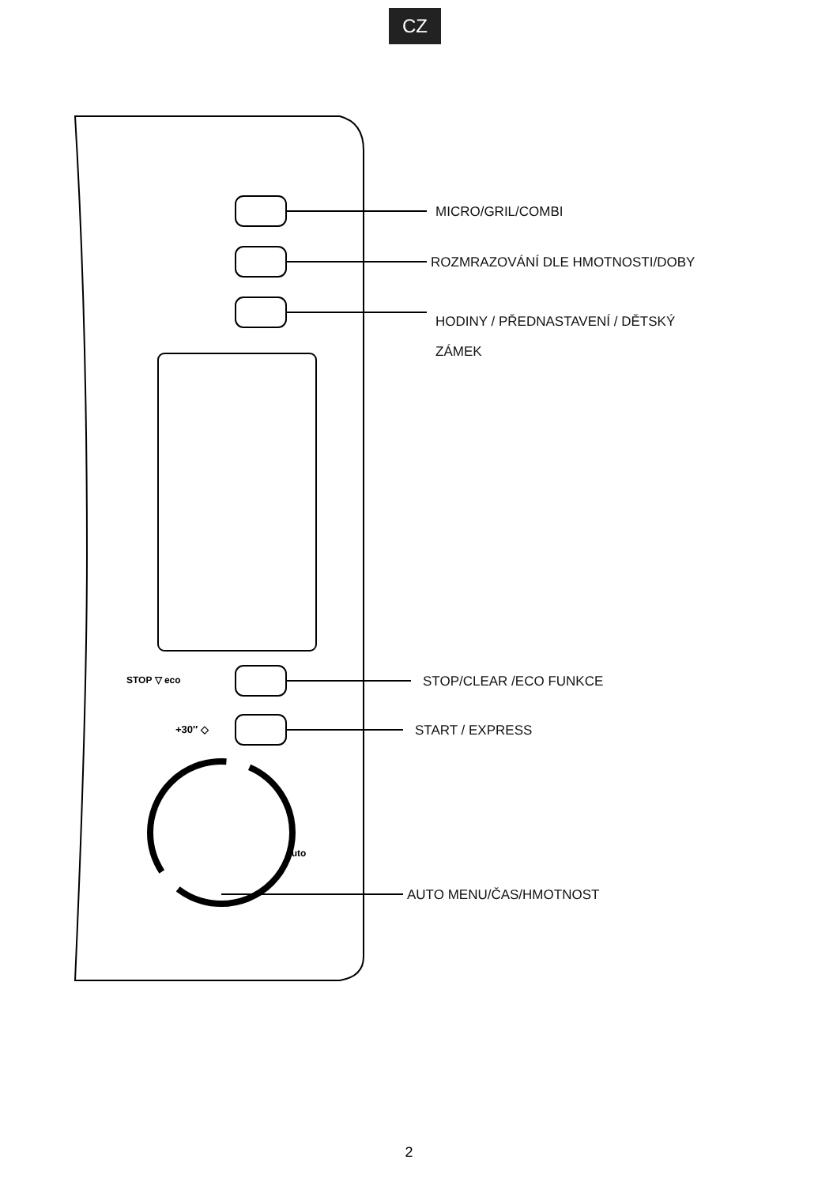CZ
MICRO/GRIL/COMBI
ROZMRAZOVÁNÍ DLE HMOTNOSTI/DOBY
HODINY / PŘEDNASTAVENÍ / DĚTSKÝ
ZÁMEK
STOP/CLEAR /ECO FUNKCE
START / EXPRESS
AUTO MENU/ČAS/HMOTNOST
STOP ▽ eco
+30″ ◇
auto
2